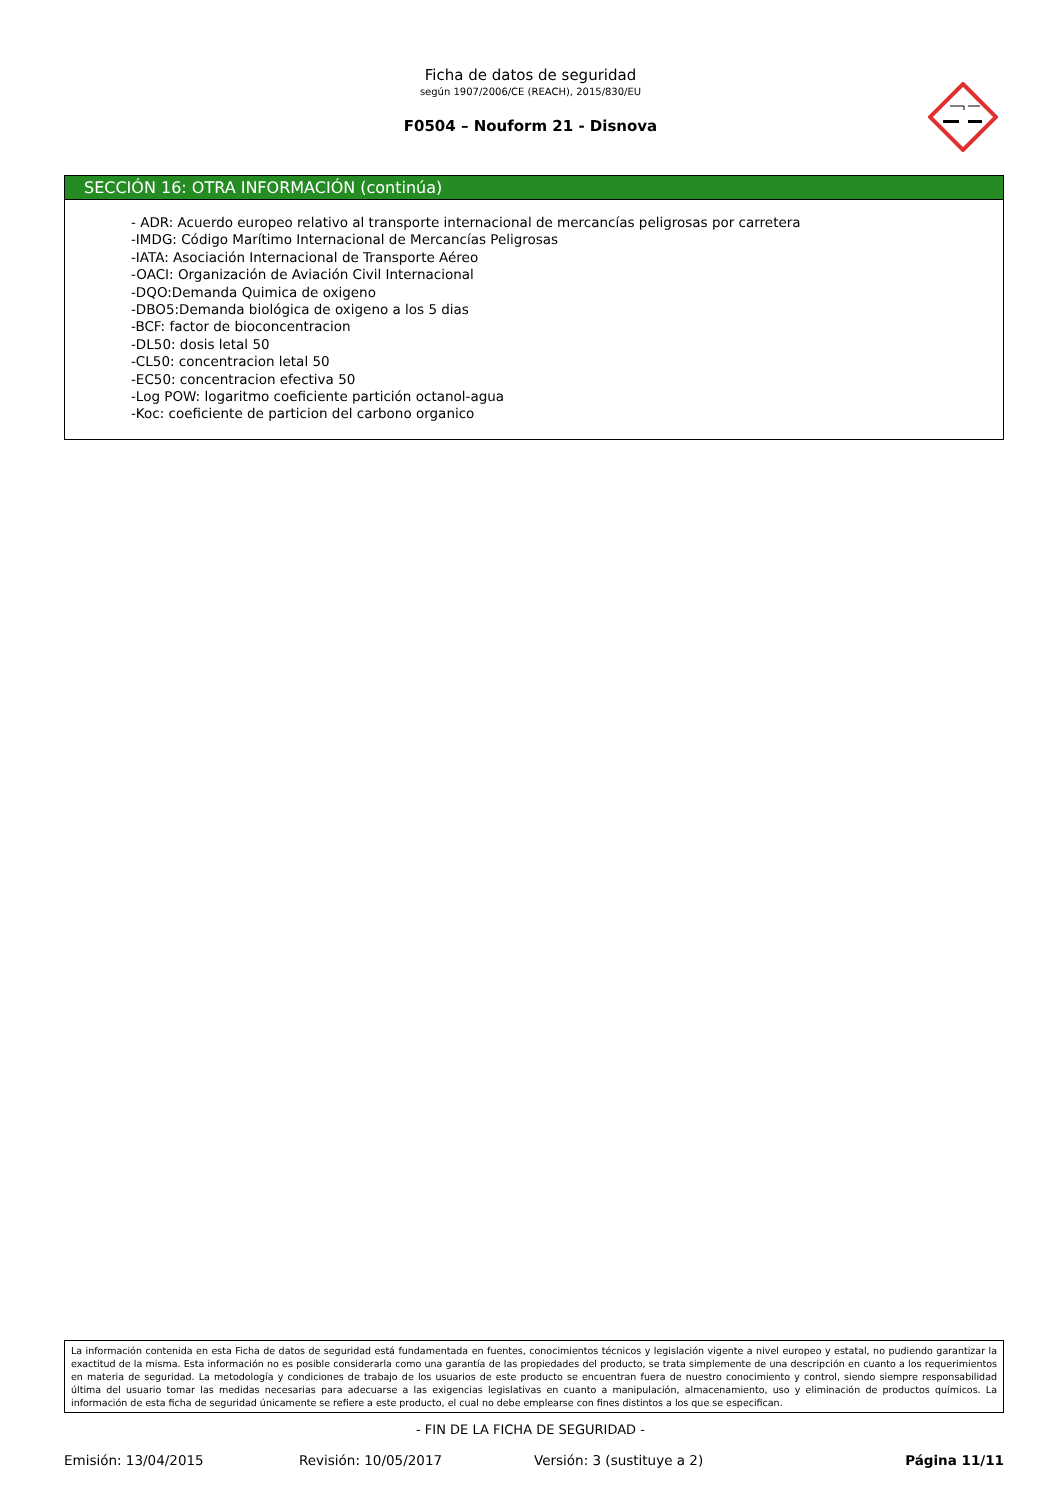Ficha de datos de seguridad
según 1907/2006/CE (REACH), 2015/830/EU
F0504 – Nouform 21 - Disnova
SECCIÓN 16: OTRA INFORMACIÓN (continúa)
- ADR: Acuerdo europeo relativo al transporte internacional de mercancías peligrosas por carretera
-IMDG: Código Marítimo Internacional de Mercancías Peligrosas
-IATA: Asociación Internacional de Transporte Aéreo
-OACI: Organización de Aviación Civil Internacional
-DQO:Demanda Quimica de oxigeno
-DBO5:Demanda biológica de oxigeno a los 5 dias
-BCF: factor de bioconcentracion
-DL50: dosis letal 50
-CL50: concentracion letal 50
-EC50: concentracion efectiva 50
-Log POW: logaritmo coeficiente partición octanol-agua
-Koc: coeficiente de particion del carbono organico
La información contenida en esta Ficha de datos de seguridad está fundamentada en fuentes, conocimientos técnicos y legislación vigente a nivel europeo y estatal, no pudiendo garantizar la exactitud de la misma. Esta información no es posible considerarla como una garantía de las propiedades del producto, se trata simplemente de una descripción en cuanto a los requerimientos en materia de seguridad. La metodología y condiciones de trabajo de los usuarios de este producto se encuentran fuera de nuestro conocimiento y control, siendo siempre responsabilidad última del usuario tomar las medidas necesarias para adecuarse a las exigencias legislativas en cuanto a manipulación, almacenamiento, uso y eliminación de productos químicos. La información de esta ficha de seguridad únicamente se refiere a este producto, el cual no debe emplearse con fines distintos a los que se especifican.
- FIN DE LA FICHA DE SEGURIDAD -
Emisión: 13/04/2015 Revisión: 10/05/2017 Versión: 3 (sustituye a 2) Página 11/11